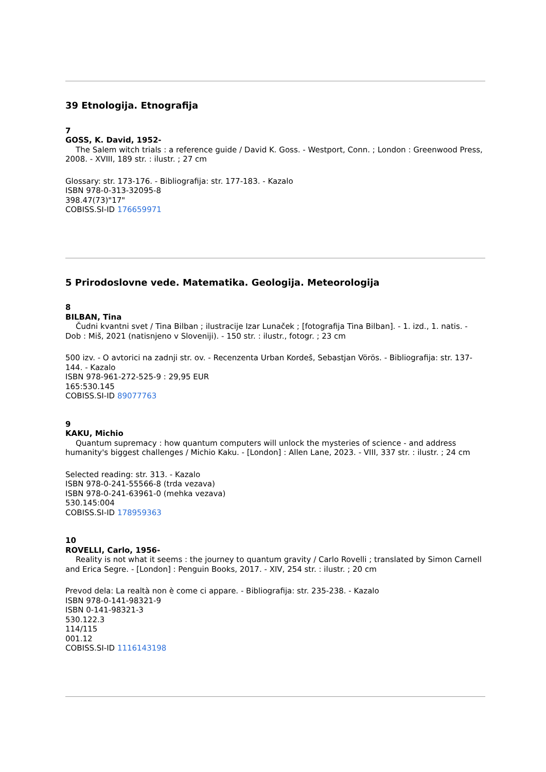39 Etnologija. Etnografija
7
GOSS, K. David, 1952-
The Salem witch trials : a reference guide / David K. Goss. - Westport, Conn. ; London : Greenwood Press, 2008. - XVIII, 189 str. : ilustr. ; 27 cm
Glossary: str. 173-176. - Bibliografija: str. 177-183. - Kazalo
ISBN 978-0-313-32095-8
398.47(73)"17"
COBISS.SI-ID 176659971
5 Prirodoslovne vede. Matematika. Geologija. Meteorologija
8
BILBAN, Tina
Čudni kvantni svet / Tina Bilban ; ilustracije Izar Lunaček ; [fotografija Tina Bilban]. - 1. izd., 1. natis. - Dob : Miš, 2021 (natisnjeno v Sloveniji). - 150 str. : ilustr., fotogr. ; 23 cm
500 izv. - O avtorici na zadnji str. ov. - Recenzenta Urban Kordeš, Sebastjan Vörös. - Bibliografija: str. 137-144. - Kazalo
ISBN 978-961-272-525-9 : 29,95 EUR
165:530.145
COBISS.SI-ID 89077763
9
KAKU, Michio
Quantum supremacy : how quantum computers will unlock the mysteries of science - and address humanity's biggest challenges / Michio Kaku. - [London] : Allen Lane, 2023. - VIII, 337 str. : ilustr. ; 24 cm
Selected reading: str. 313. - Kazalo
ISBN 978-0-241-55566-8 (trda vezava)
ISBN 978-0-241-63961-0 (mehka vezava)
530.145:004
COBISS.SI-ID 178959363
10
ROVELLI, Carlo, 1956-
Reality is not what it seems : the journey to quantum gravity / Carlo Rovelli ; translated by Simon Carnell and Erica Segre. - [London] : Penguin Books, 2017. - XIV, 254 str. : ilustr. ; 20 cm
Prevod dela: La realtà non è come ci appare. - Bibliografija: str. 235-238. - Kazalo
ISBN 978-0-141-98321-9
ISBN 0-141-98321-3
530.122.3
114/115
001.12
COBISS.SI-ID 1116143198